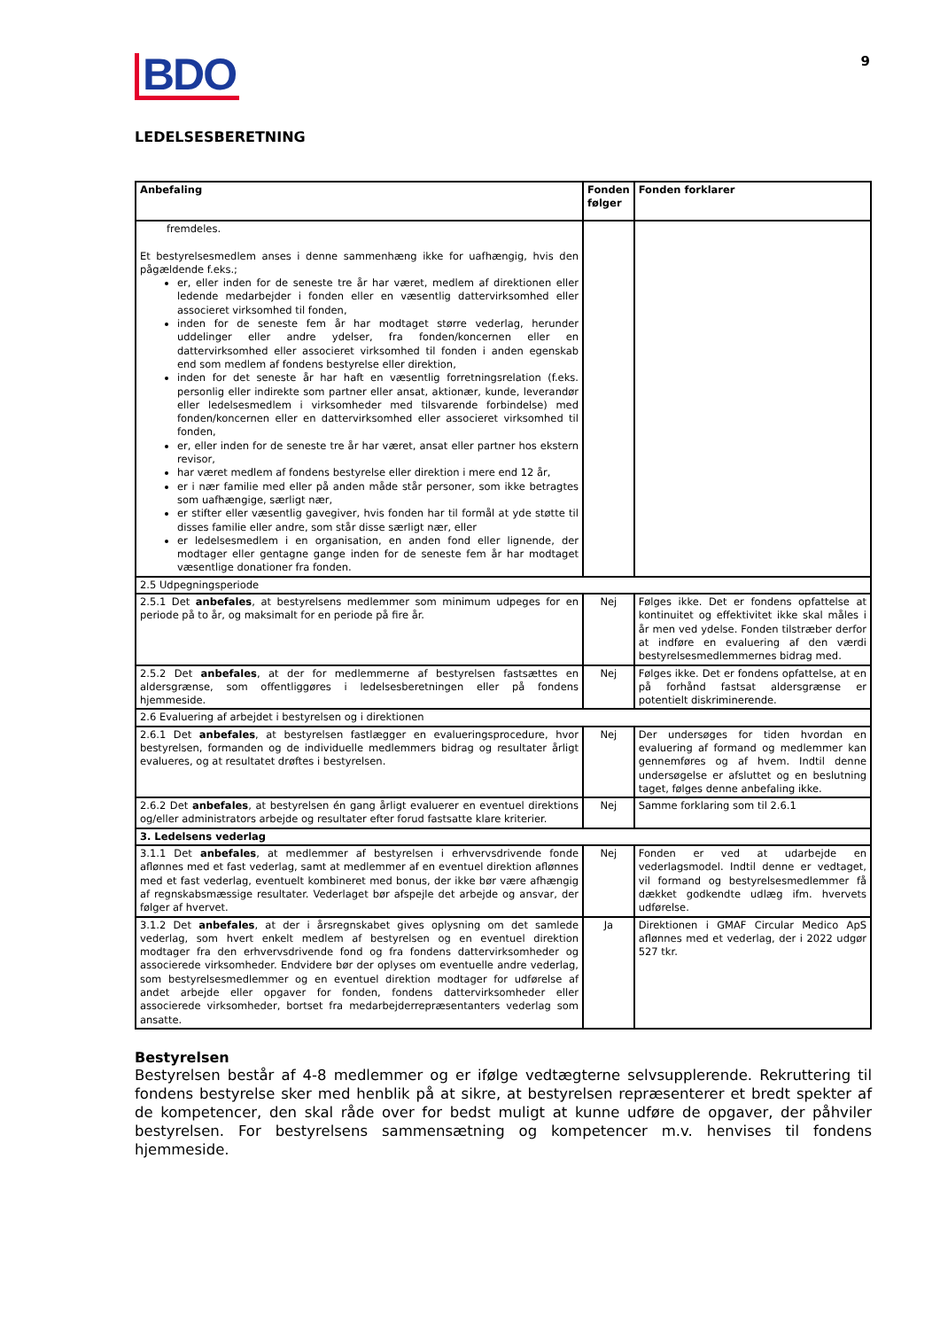BDO
9
LEDELSESBERETNING
| Anbefaling | Fonden følger | Fonden forklarer |
| --- | --- | --- |
| fremdeles. Et bestyrelsesmedlem anses i denne sammenhæng ikke for uafhængig, hvis den pågældende f.eks.; er, eller inden for de seneste tre år har været, medlem af direktionen eller ledende medarbejder i fonden eller en væsentlig dattervirksomhed eller associeret virksomhed til fonden, inden for de seneste fem år har modtaget større vederlag, herunder uddelinger eller andre ydelser, fra fonden/koncernen eller en dattervirksomhed eller associeret virksomhed til fonden i anden egenskab end som medlem af fondens bestyrelse eller direktion, inden for det seneste år har haft en væsentlig forretningsrelation (f.eks. personlig eller indirekte som partner eller ansat, aktionær, kunde, leverandør eller ledelsesmedlem i virksomheder med tilsvarende forbindelse) med fonden/koncernen eller en dattervirksomhed eller associeret virksomhed til fonden, er, eller inden for de seneste tre år har været, ansat eller partner hos ekstern revisor, har været medlem af fondens bestyrelse eller direktion i mere end 12 år, er i nær familie med eller på anden måde står personer, som ikke betragtes som uafhængige, særligt nær, er stifter eller væsentlig gavegiver, hvis fonden har til formål at yde støtte til disses familie eller andre, som står disse særligt nær, eller er ledelsesmedlem i en organisation, en anden fond eller lignende, der modtager eller gentagne gange inden for de seneste fem år har modtaget væsentlige donationer fra fonden. | | |
| 2.5 Udpegningsperiode | | |
| 2.5.1 Det anbefales , at bestyrelsens medlemmer som minimum udpeges for en periode på to år, og maksimalt for en periode på fire år. | Nej | Følges ikke. Det er fondens opfattelse at kontinuitet og effektivitet ikke skal måles i år men ved ydelse. Fonden tilstræber derfor at indføre en evaluering af den værdi bestyrelsesmedlemmernes bidrag med. |
| 2.5.2 Det anbefales , at der for medlemmerne af bestyrelsen fastsættes en aldersgrænse, som offentliggøres i ledelsesberetningen eller på fondens hjemmeside. | Nej | Følges ikke. Det er fondens opfattelse, at en på forhånd fastsat aldersgrænse er potentielt diskriminerende. |
| 2.6 Evaluering af arbejdet i bestyrelsen og i direktionen | | |
| 2.6.1 Det anbefales , at bestyrelsen fastlægger en evalueringsprocedure, hvor bestyrelsen, formanden og de individuelle medlemmers bidrag og resultater årligt evalueres, og at resultatet drøftes i bestyrelsen. | Nej | Der undersøges for tiden hvordan en evaluering af formand og medlemmer kan gennemføres og af hvem. Indtil denne undersøgelse er afsluttet og en beslutning taget, følges denne anbefaling ikke. |
| 2.6.2 Det anbefales , at bestyrelsen én gang årligt evaluerer en eventuel direktions og/eller administrators arbejde og resultater efter forud fastsatte klare kriterier. | Nej | Samme forklaring som til 2.6.1 |
| 3. Ledelsens vederlag | | |
| 3.1.1 Det anbefales , at medlemmer af bestyrelsen i erhvervsdrivende fonde aflønnes med et fast vederlag, samt at medlemmer af en eventuel direktion aflønnes med et fast vederlag, eventuelt kombineret med bonus, der ikke bør være afhængig af regnskabsmæssige resultater. Vederlaget bør afspejle det arbejde og ansvar, der følger af hvervet. | Nej | Fonden er ved at udarbejde en vederlagsmodel. Indtil denne er vedtaget, vil formand og bestyrelsesmedlemmer få dækket godkendte udlæg ifm. hvervets udførelse. |
| 3.1.2 Det anbefales , at der i årsregnskabet gives oplysning om det samlede vederlag, som hvert enkelt medlem af bestyrelsen og en eventuel direktion modtager fra den erhvervsdrivende fond og fra fondens dattervirksomheder og associerede virksomheder. Endvidere bør der oplyses om eventuelle andre vederlag, som bestyrelsesmedlemmer og en eventuel direktion modtager for udførelse af andet arbejde eller opgaver for fonden, fondens dattervirksomheder eller associerede virksomheder, bortset fra medarbejderrepræsentanters vederlag som ansatte. | Ja | Direktionen i GMAF Circular Medico ApS aflønnes med et vederlag, der i 2022 udgør 527 tkr. |
Bestyrelsen
Bestyrelsen består af 4-8 medlemmer og er ifølge vedtægterne selvsupplerende. Rekruttering til fondens bestyrelse sker med henblik på at sikre, at bestyrelsen repræsenterer et bredt spekter af de kompetencer, den skal råde over for bedst muligt at kunne udføre de opgaver, der påhviler bestyrelsen. For bestyrelsens sammensætning og kompetencer m.v. henvises til fondens hjemmeside.